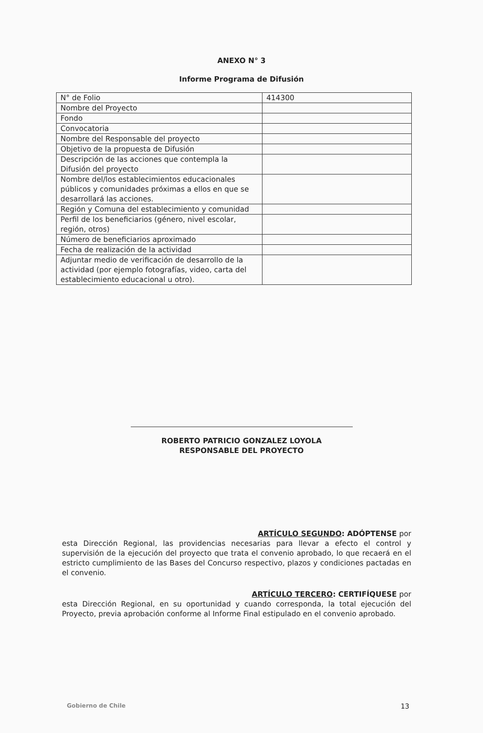ANEXO N° 3
Informe Programa de Difusión
| N° de Folio | 414300 |
| Nombre del Proyecto | |
| Fondo | |
| Convocatoria | |
| Nombre del Responsable del proyecto | |
| Objetivo de la propuesta de Difusión | |
| Descripción de las acciones que contempla la Difusión del proyecto | |
| Nombre del/los establecimientos educacionales públicos y comunidades próximas a ellos en que se desarrollará las acciones. | |
| Región y Comuna del establecimiento y comunidad | |
| Perfil de los beneficiarios (género, nivel escolar, región, otros) | |
| Número de beneficiarios aproximado | |
| Fecha de realización de la actividad | |
| Adjuntar medio de verificación de desarrollo de la actividad (por ejemplo fotografías, video, carta del establecimiento educacional u otro). | |
ROBERTO PATRICIO GONZALEZ LOYOLA
RESPONSABLE DEL PROYECTO
ARTÍCULO SEGUNDO: ADÓPTENSE por
esta Dirección Regional, las providencias necesarias para llevar a efecto el control y supervisión de la ejecución del proyecto que trata el convenio aprobado, lo que recaerá en el estricto cumplimiento de las Bases del Concurso respectivo, plazos y condiciones pactadas en el convenio.
ARTÍCULO TERCERO: CERTIFÍQUESE por
esta Dirección Regional, en su oportunidad y cuando corresponda, la total ejecución del Proyecto, previa aprobación conforme al Informe Final estipulado en el convenio aprobado.
Gobierno de Chile 13